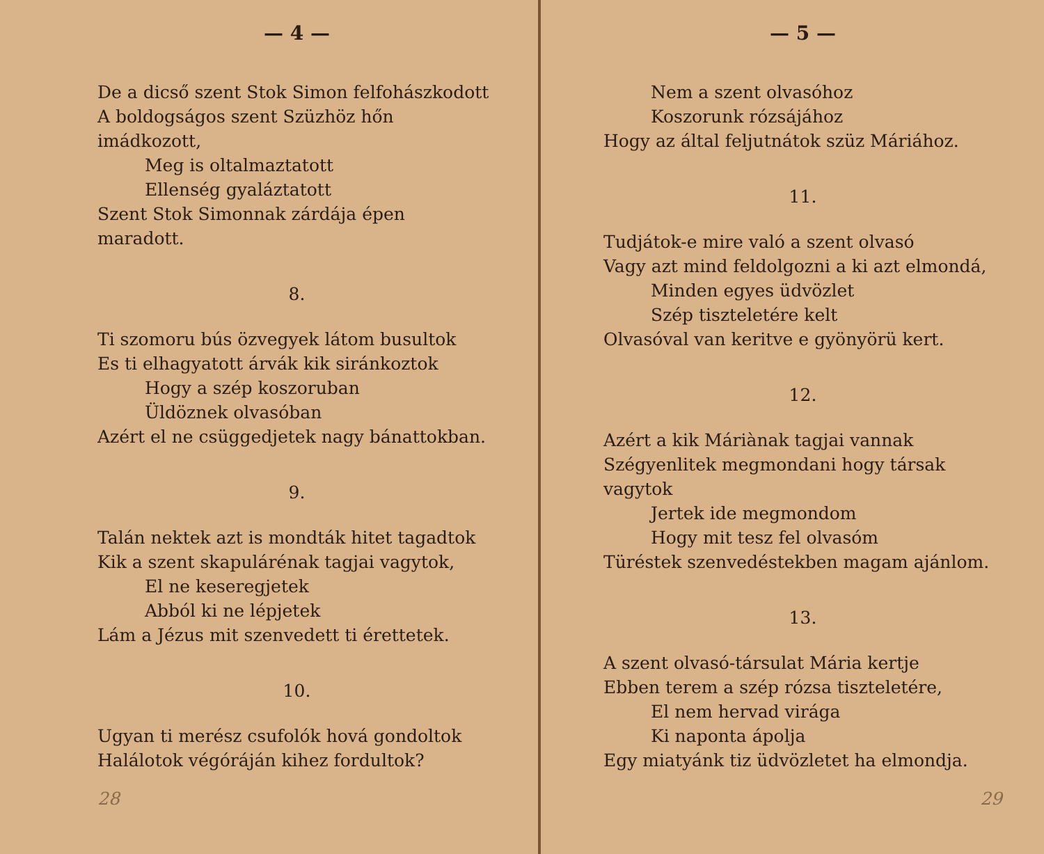— 4 —
De a dicső szent Stok Simon felfohászkodott
A boldogságos szent Szüzhöz hőn imádkozott,
Meg is oltalmaztatott
Ellenség gyaláztatott
Szent Stok Simonnak zárdája épen maradott.
8.
Ti szomoru bús özvegyek látom busultok
Es ti elhagyatott árvák kik siránkoztok
Hogy a szép koszoruban
Üldöznek olvasóban
Azért el ne csüggedjetek nagy bánattokban.
9.
Talán nektek azt is mondták hitet tagadtok
Kik a szent skapulárénak tagjai vagytok,
El ne keseregjetek
Abból ki ne lépjetek
Lám a Jézus mit szenvedett ti érettetek.
10.
Ugyan ti merész csufolók hová gondoltok
Halálotok végóráján kihez fordultok?
28
— 5 —
Nem a szent olvasóhoz
Koszorunk rózsájához
Hogy az által feljutnátok szüz Máriához.
11.
Tudjátok-e mire való a szent olvasó
Vagy azt mind feldolgozni a ki azt elmondá,
Minden egyes üdvözlet
Szép tiszteletére kelt
Olvasóval van keritve e gyönyörü kert.
12.
Azért a kik Máriànak tagjai vannak
Szégyenlitek megmondani hogy társak vagytok
Jertek ide megmondom
Hogy mit tesz fel olvasóm
Türéstek szenvedéstekben magam ajánlom.
13.
A szent olvasó-társulat Mária kertje
Ebben terem a szép rózsa tiszteletére,
El nem hervad virága
Ki naponta ápolja
Egy miatyánk tiz üdvözletet ha elmondja.
29